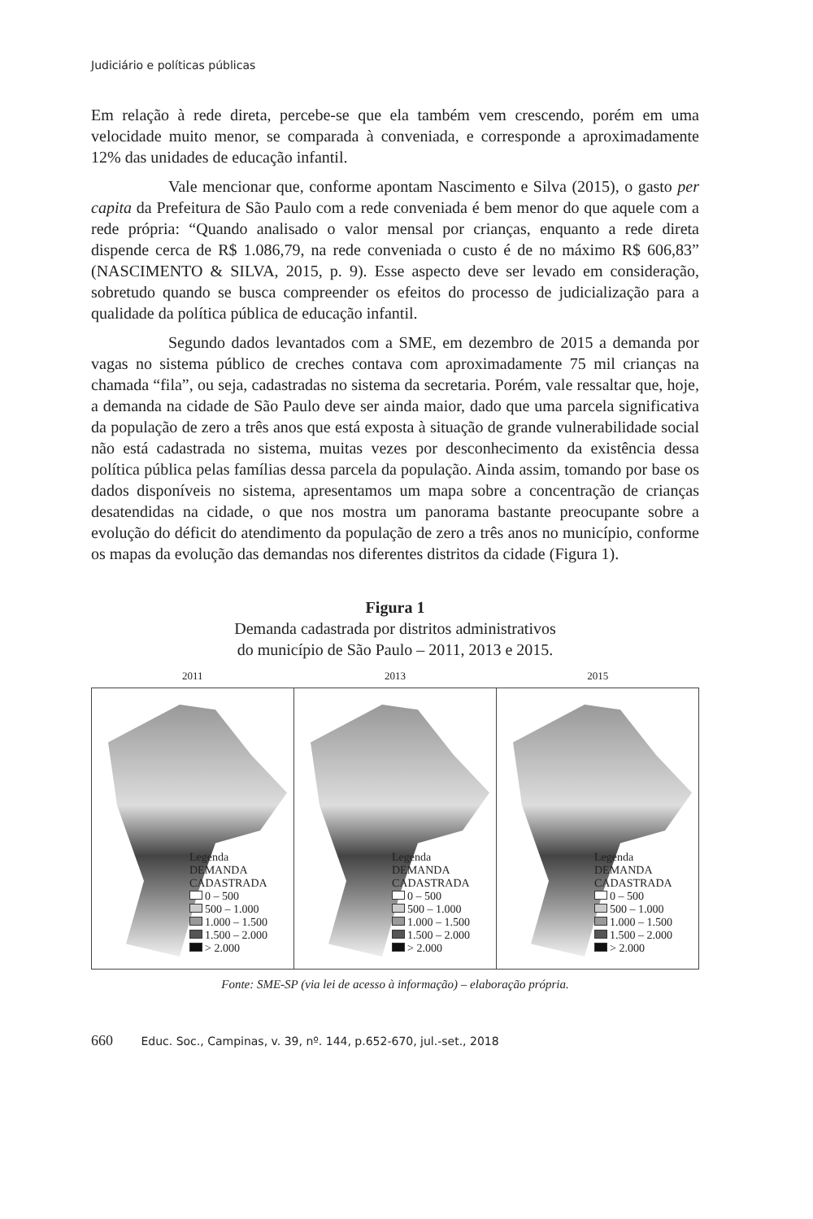Judiciário e políticas públicas
Em relação à rede direta, percebe-se que ela também vem crescendo, porém em uma velocidade muito menor, se comparada à conveniada, e corresponde a aproximadamente 12% das unidades de educação infantil.
Vale mencionar que, conforme apontam Nascimento e Silva (2015), o gasto per capita da Prefeitura de São Paulo com a rede conveniada é bem menor do que aquele com a rede própria: “Quando analisado o valor mensal por crianças, enquanto a rede direta dispende cerca de R$ 1.086,79, na rede conveniada o custo é de no máximo R$ 606,83” (NASCIMENTO & SILVA, 2015, p. 9). Esse aspecto deve ser levado em consideração, sobretudo quando se busca compreender os efeitos do processo de judicialização para a qualidade da política pública de educação infantil.
Segundo dados levantados com a SME, em dezembro de 2015 a demanda por vagas no sistema público de creches contava com aproximadamente 75 mil crianças na chamada “fila”, ou seja, cadastradas no sistema da secretaria. Porém, vale ressaltar que, hoje, a demanda na cidade de São Paulo deve ser ainda maior, dado que uma parcela significativa da população de zero a três anos que está exposta à situação de grande vulnerabilidade social não está cadastrada no sistema, muitas vezes por desconhecimento da existência dessa política pública pelas famílias dessa parcela da população. Ainda assim, tomando por base os dados disponíveis no sistema, apresentamos um mapa sobre a concentração de crianças desatendidas na cidade, o que nos mostra um panorama bastante preocupante sobre a evolução do déficit do atendimento da população de zero a três anos no município, conforme os mapas da evolução das demandas nos diferentes distritos da cidade (Figura 1).
Figura 1
Demanda cadastrada por distritos administrativos
do município de São Paulo – 2011, 2013 e 2015.
2011 2013 2015
Legenda
DEMANDA
CADASTRADA
0 – 500
500 – 1.000
1.000 – 1.500
1.500 – 2.000
> 2.000
Legenda
DEMANDA
CADASTRADA
0 – 500
500 – 1.000
1.000 – 1.500
1.500 – 2.000
> 2.000
Legenda
DEMANDA
CADASTRADA
0 – 500
500 – 1.000
1.000 – 1.500
1.500 – 2.000
> 2.000
Fonte: SME-SP (via lei de acesso à informação) – elaboração própria.
660 Educ. Soc., Campinas, v. 39, nº. 144, p.652-670, jul.-set., 2018